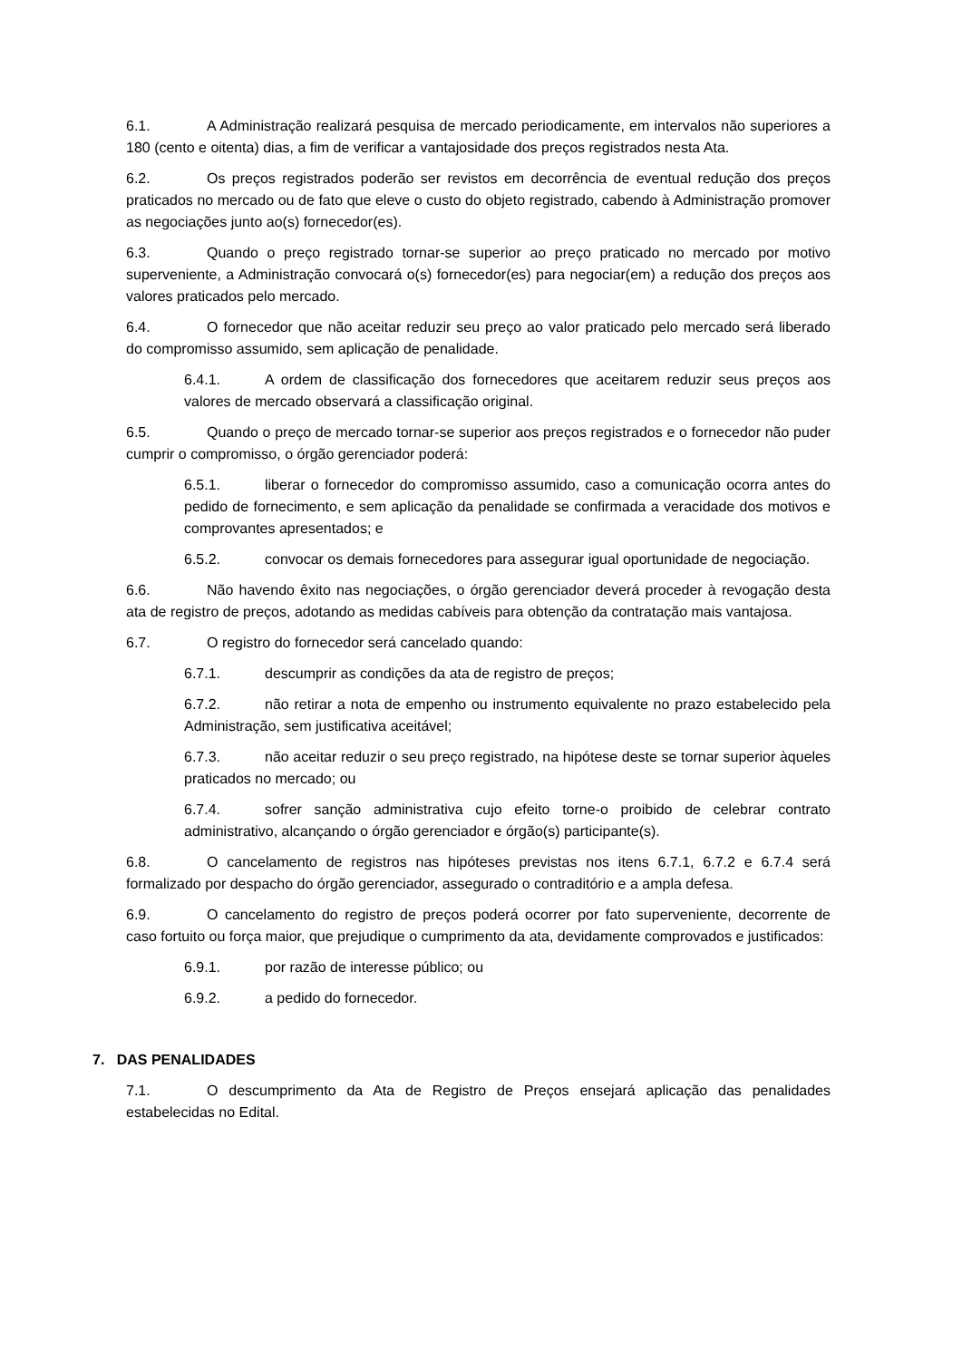6.1. A Administração realizará pesquisa de mercado periodicamente, em intervalos não superiores a 180 (cento e oitenta) dias, a fim de verificar a vantajosidade dos preços registrados nesta Ata.
6.2. Os preços registrados poderão ser revistos em decorrência de eventual redução dos preços praticados no mercado ou de fato que eleve o custo do objeto registrado, cabendo à Administração promover as negociações junto ao(s) fornecedor(es).
6.3. Quando o preço registrado tornar-se superior ao preço praticado no mercado por motivo superveniente, a Administração convocará o(s) fornecedor(es) para negociar(em) a redução dos preços aos valores praticados pelo mercado.
6.4. O fornecedor que não aceitar reduzir seu preço ao valor praticado pelo mercado será liberado do compromisso assumido, sem aplicação de penalidade.
6.4.1. A ordem de classificação dos fornecedores que aceitarem reduzir seus preços aos valores de mercado observará a classificação original.
6.5. Quando o preço de mercado tornar-se superior aos preços registrados e o fornecedor não puder cumprir o compromisso, o órgão gerenciador poderá:
6.5.1. liberar o fornecedor do compromisso assumido, caso a comunicação ocorra antes do pedido de fornecimento, e sem aplicação da penalidade se confirmada a veracidade dos motivos e comprovantes apresentados; e
6.5.2. convocar os demais fornecedores para assegurar igual oportunidade de negociação.
6.6. Não havendo êxito nas negociações, o órgão gerenciador deverá proceder à revogação desta ata de registro de preços, adotando as medidas cabíveis para obtenção da contratação mais vantajosa.
6.7. O registro do fornecedor será cancelado quando:
6.7.1. descumprir as condições da ata de registro de preços;
6.7.2. não retirar a nota de empenho ou instrumento equivalente no prazo estabelecido pela Administração, sem justificativa aceitável;
6.7.3. não aceitar reduzir o seu preço registrado, na hipótese deste se tornar superior àqueles praticados no mercado; ou
6.7.4. sofrer sanção administrativa cujo efeito torne-o proibido de celebrar contrato administrativo, alcançando o órgão gerenciador e órgão(s) participante(s).
6.8. O cancelamento de registros nas hipóteses previstas nos itens 6.7.1, 6.7.2 e 6.7.4 será formalizado por despacho do órgão gerenciador, assegurado o contraditório e a ampla defesa.
6.9. O cancelamento do registro de preços poderá ocorrer por fato superveniente, decorrente de caso fortuito ou força maior, que prejudique o cumprimento da ata, devidamente comprovados e justificados:
6.9.1. por razão de interesse público; ou
6.9.2. a pedido do fornecedor.
7. DAS PENALIDADES
7.1. O descumprimento da Ata de Registro de Preços ensejará aplicação das penalidades estabelecidas no Edital.